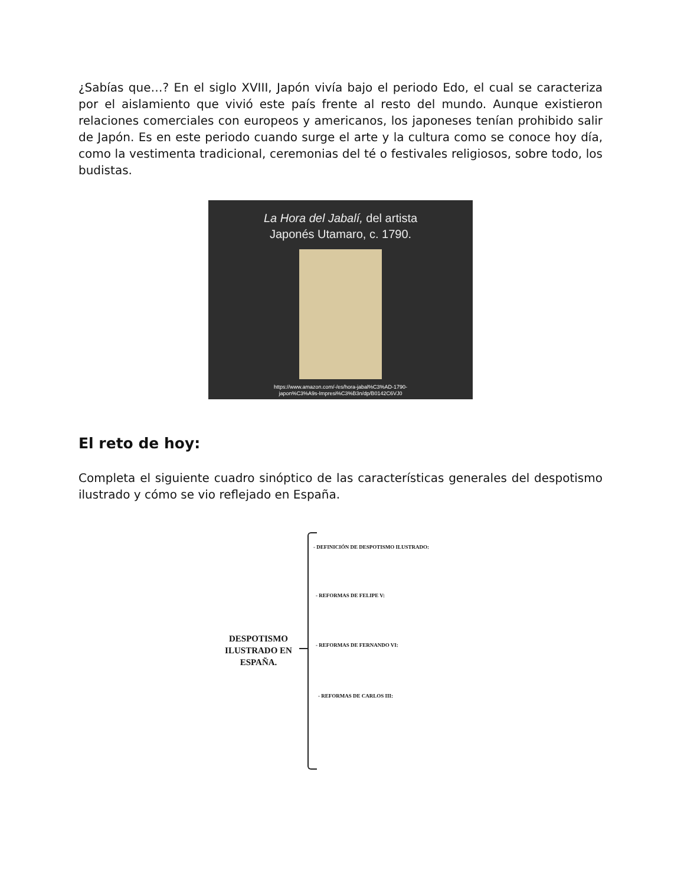¿Sabías que…? En el siglo XVIII, Japón vivía bajo el periodo Edo, el cual se caracteriza por el aislamiento que vivió este país frente al resto del mundo. Aunque existieron relaciones comerciales con europeos y americanos, los japoneses tenían prohibido salir de Japón. Es en este periodo cuando surge el arte y la cultura como se conoce hoy día, como la vestimenta tradicional, ceremonias del té o festivales religiosos, sobre todo, los budistas.
La Hora del Jabalí, del artista
Japonés Utamaro, c. 1790.
https://www.amazon.com/-/es/hora-jabal%C3%AD-1790-
japon%C3%A9s-Impresi%C3%B3n/dp/B0142C6VJ0
El reto de hoy:
Completa el siguiente cuadro sinóptico de las características generales del despotismo ilustrado y cómo se vio reflejado en España.
DESPOTISMO ILUSTRADO EN ESPAÑA.
- DEFINICIÓN DE DESPOTISMO ILUSTRADO:
- REFORMAS DE FELIPE V:
- REFORMAS DE FERNANDO VI:
- REFORMAS DE CARLOS III: